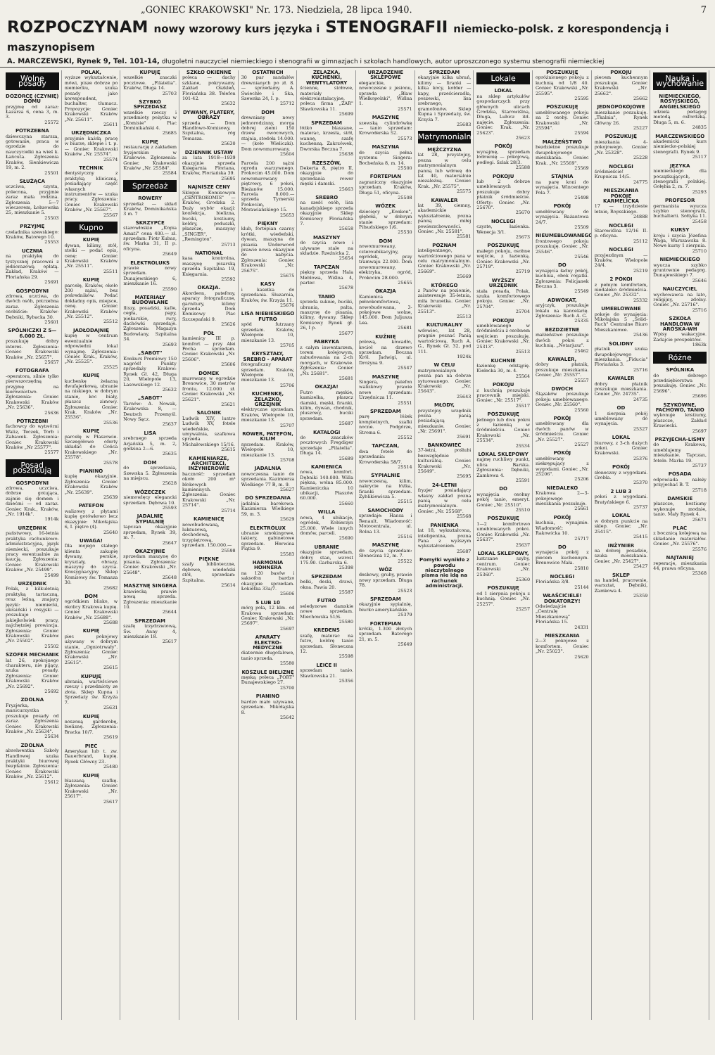„GONIEC KRAKOWSKI" Nr. 173. Niedziela, 28 lipca 1940. 7
ROZPOCZYNAM nowy wzorowy kurs języka i STENOGRAFII niemiecko-polsk. z korespondencją i maszynopisem
A. MARCZEWSKI, Rynek 9, Tel. 101-14, długoletni nauczyciel niemieckiego i stenografii w gimnazjach i szkołach handlowych, autor uproszczonego systemu stenografii niemieckiej
Wolne posady
DOZORCĘ (CZYNIĘ) DOMU
przyjmę od zaraz: Łazarza 6, cena 3, m. 3.
25572
POTRZEBNA
dziewczyna starsza, gotowanie, praca w ogrodzie do nauczycielki na wieś k. Łańcuta. Zgłoszenia Kraków, Sienkiewicza 19, m. 2.
25501
SŁUŻĄCA
uczciwa, czysta, polecona, przyjmie zaraz mała rodzina. Zgłoszenia 5—7 wieczorem, Łobzowska 25, mieszkanie 5.
25503
PRZYJMĘ
czeladnika szewskiego: Kraków, Batorego 10.
25553
UCZNIA
na praktykę do tystycznej pracowni z jednorazową opłatą. Zakład, Kraków — Floriańska 29.
25691
GOSPODYNI
zdrowa, uczciwa, do dwóch osób, potrzebna zaraz. Zgłoszenia osobiście: Kraków-Dębniki, Rybacka 30.
25601
SPÓLNICZKI Z 5—6.000 ZŁ.
poszukuję dobry interes. Zgłoszenia: Goniec Krakowski Kraków „Nr. 25657".
25657
FOTOGRAFA
-operatora, silnie tylko pierwszorzędną przyjmę na kierownictwo. Zgłoszenia: Goniec Krakowski Kraków „Nr. 25636".
25636
POTRZEBNI
fachowcy do wytwórni Waliz, Teczek, Torb i Zabawek. Zgłoszenia: Goniec Krakowski Kraków „Nr 25577".
25577
Posad poszukują
GOSPODYNI
zdrowa, uczciwa, dobrze gotująca, zajmie się domem i dziećmi — od zaraz. Goniec Krak., Kraków, „Nr. 1914k".
1914k
URZĘDNIK
państwowy, 16-letnia praktyka rachunkowo-administracyjna, język niemiecki, poszukuje pracy ewentualnie za kaucją. Zgłoszenia: Goniec Krakowski Kraków „Nr. 25499".
25499
URZĘDNIK
Polak, z kilkuletnią praktyką tartaczną, oraz leśną, znający języki: niemiecki, ukraiński i rosyjski — poszukuje jakiejkolwiek pracy, najchętniej prowincja. Zgłoszenia: Goniec Krakowski Kraków „Nr. 25502".
25502
SZOFER MECHANIK
lat 26, spokojnego charakteru, nie pijący, szuka posady. Zgłoszenia: Goniec Krakowski Kraków „Nr. 25692".
25692
ZDOLNA
Fryzjerka, manicurzystka poszukuje posady od zaraz. Zgłoszenia Goniec Krakowski Kraków „Nr. 25634".
25634
ZDOLNA
absolwentka Szkoły Handlowej szuka praktyki biurowej bezpłatnie. Zgłoszenia: Goniec Krakowski Kraków „Nr. 25612".
25612
POLAK,
wyższe wykształcenie, mówi, pisze dobrze po niemiecku, szuka posady jako korespondent, buchalter, tłumacz. Propozycje: Goniec Krakowski Kraków „Nr. 25611".
25611
URZĘDNICZKA
przyjmie każdą pracę w biurze, sklepie i t. p. — Goniec Krakowski Kraków „Nr. 25574".
25574
TECHNIK
dentystyczny z praktyką kliniczną, posiadający część własnych instrumentów — szuka pracy. Zgłoszenia: Goniec Krakowski Kraków „Nr. 25567".
25567
Kupno
KUPIĘ
dywan, kilimy, stół, stołki — podać opis, cenę: Goniec Krakowski Kraków „Nr. 25511".
25511
KUPIĘ
parcelę, Kraków, około 200 sążni, bez pośredników. Podać dokładny opis, miejsce, cenę. Goniec Krakowski Kraków „Nr. 25512".
25512
JADŁODAJNIĘ
kupię w centrum ewentualnie odpowiedni lokal wynajmę. Zgłoszenia: Goniec Krak., Kraków, „Nr. 25525".
25525
KUPIĘ
kuchenkę żelazną dwufajerkową, ubranie na niskiego, w dobrym stanie, koc biały, płaszcz zimowy. Zgłoszenia: Goniec Krak. Kraków „Nr. 25536".
25536
KUPIĘ
parcelę w Płaszowie. Szczegółowe oferty składać do Gońca Krakowskiego „Nr. 25578".
25578
PIANINO
kupię okazyjnie. Zgłoszenia: Goniec Krakowski Kraków „Nr. 25639".
25639
PATEFON
walizowy z płytami kupię gotówkowo lecz okazyjnie: Mikołajska 6, I. piętro (4).
25640
UWAGA!
Dla mojego stałego klienta zakupię dywany, perskie, kryształy, obrazy, maszyny do szycia. Konsygnacyjny Sklep Komisowy św. Tomasza 30.
25682
DOM
ogródkiem blisko, w okolicy Krakowa kupię. Goniec Krakowski Kraków „Nr. 25688".
25688
KUPIĘ
piec pokojowy używany w dobrym stanie, „Ogniotrwały". Zgłoszenia: Goniec Krakowski „Nr. 25615".
25615
KUPUJĘ
ubrania, wartościowe rzeczy i przedmioty ze złota. Sklep Kupna i Sprzedaży św. Krzyża 7.
25631
KUPIĘ
noszoną garderobę, bieliznę. Zgłoszenia: Bracka 10/7.
25619
PIEC
Amerykan lub t. zw. Dauerbrand, kupię. Rynek Główny 23.
25480
KUPIĘ
blaszaną szafkę. Zgłoszenia: Goniec Krakowski „Nr. 25617".
25617
KUPUJĘ
wszelkie znaczki pocztowe. „Filatelia". Kraków, Długa 14.
25703
SZYBKO SPRZEDASZ
wszelkie rzeczy i przedmioty pożytku w „Komisie" Plac Dominikański 4.
25685
KUPIĘ
restaurację z zakładem fryzjerskim w Krakowie. Zgłoszenia: Goniec Krakowski Kraków „Nr. 25584".
25584
Sprzedaż
ROWERY
sprzedaż — skład Kraków, Dominikańska 3 m. 7
SKRZYPCE
starowłoskie „Kopia Amati" cena 400.— zł. sprzedam: Piotr Kubas, św. Marka 31, II p. oficyna.
25649
ELEKTROLUKS
prawie nowy sprzedam. Dunajewskiego 6, mieszkanie 16.
25590
MATERIAŁY BUDOWLANE
fliszy, posadzki, kafle, cegła, papy, piekarskie, rury, dachówki sprzedaje. Zgłoszenia: Magazyn Budowlany, Szpitalna 34.
25693
„SABOT"
Konkurs Premiowy 150 nagród! Punkty sprzedaży Krakow: Rynek Gł. 42, Długa 20, Wielopole 13, Lasowskiego 12.
25632
„SABOT"
Tarnów: A. Nowak, Krakowska 8, — Deutsch Przemyśl. Nowy Sącz.
25637
LISA
srebrnego sprzeda Arjańska 5, m. 2, godzina 2—6.
25635
DOM
do sprzedania, Szewska 5. Zgłoszenia na miejscu.
25628
WÓZECZEK
niemowlęcy elegancki sprzedam. Dębowa 10.
25593
JADALNIĘ SYPIALNIĘ
tapczan okazyjnie sprzedam, Rynek 39, m. 7.
25647
OKAZYJNIE
sprzedam maszynę do pisania. Zgłoszenia: Goniec Krakowski „Nr. 25648".
25648
MASZYNĘ SINGERA
krawiecką prawie nową sprzeda. Zgłoszenia: mieszkanie 10.
25644
SPRZEDAM
szafę trzydrzwiową, Św. Anny 4, mieszkanie 18.
25617
SZKŁO OKIENNE
poleca — dachy szklane, pokrywamy. Zakład Oszkleń, Floriańska 38. Telefon 101-42.
25632
DYWANY, PLATERY, OBRAZY
sprzeda — Dom Handlowo-Komisowy, Szpitalna, róg Tomasza.
25630
DZIENNIK USTAW
za lata 1918—1939 okazyjnie sprzeda Księgarnia Floriana, Kraków, Floriańska 39.
25695
NAJNISZE CENY
Sklepie Komisowym „CENTROKOMIS" — Kraków, Grodzka 2. Duży wybór okazji: konfekcja, bielizna, buciki, kostiumy, koldry, poduszki, płaszcze, maszyny „SINGER", „Remington".
25713
NATIONAL
kasa kontrolna, maszynę pisarską sprzeda Szpitalna 19, Księgarnia.
25592
OKAZJA.
Akordeon, patefony, aparaty fotograficzne, garnitury, kilimy sprzeda Dom Komisowy Plac Szczepański 9.
25626
POŁ
kamienicy III p. komfort — przy Alei Focha sprzedam. Goniec Krakowski „Nr. 25606".
25606
DOMEK
murowany w ogrodzie Bronowice, 30 metrów frontu, 12.000 zł. Goniec Krakowski „Nr. 25621".
25621
SALONIK
Ludwik XIV, lustro Ludwik XV, fotele wiedeńskie, umywalnia, szafkowa sprzeda Michałowskiego 15/16.
25615
KAMIENIARZE, ARCHITEKCI, INŻYNIEROWIE
baczność: sprzedam około 200 m² blokowych kamiennych. Zgłoszenia: Goniec Krakowski „Nr. 25714".
25714
KAMIENICĘ
nowobudowaną, luksusową, dochodową, trzypiętrową, sprzedam. 150.000.—
25598
PIĘKNE
szafy biblioteczne, dębowe, wiedeński stół, sprzedam: Szpitalna.
25614
OSTATNICH
30 par sandałów drewnianych po zł. 8.— sprzedamy. A. Świechło i Ska, Szewska 24, I. p.
25712
DOM
drewniany nowy jednorodzinny, morga dobrej ziemi 150 drzew owocowych, stajnia, stodoła 14.000.— (koło Wieliczki). Dom nowomurowany.
25604
Parcela 200 sążni ogrodu warzywnego. Prokocim 45.000. Dom nowomurowany piętrowy, 6 pokoi, Bieżanów 15.000. Parcela 8.000.— sprzeda Tymerski Prokocim, Morawiańskiego 15.
25653
PIĘKNY
klub, fortepian czarny krótki, wiedeński, dywan, maszyna do pisania Underwood prawie nowa okazyjnie do nabycia. Zgłoszenia: Goniec Krakowski „Nr. 25675".
25675
KASY
i kasetka do sprzedania. Słuzarnia, Kraków, św. Krzyża 11.
25676
LISA NIEBIESKIEGO FUTRO
spód futrzany sprzedam. Kraków, Wielopole 10, mieszkanie 13.
25705
KRYSZTAŁY, SREBRO - APARAT
fotograficzny sprzedam. Kraków, Wielopole 10, mieszkanie 13.
25706
KUCHENKĘ, ŻELAZKO, GRZEJNIK
elektryczne sprzedam. Kraków, Wielopole 10, mieszkanie 13.
25707
ROWER, PATEFON, KILIM
sprzedam. Kraków, Wielopole 10, mieszkanie 13.
25708
JADALNIA
nowoczesna tanio do sprzedania. Kazimierza Wielkiego 77 B, m. 9.
25627
DO SPRZEDANIA
jadalnia barokowa. Kazimierza Wielkiego 59, m. 3.
25629
ELEKTROLUX
ubranie smokingowe, lakiery, gabinetowe sprzedam. Herwina Piątka 9.
25583
HARMONIA HOHNERA
na 120 basów i saksofon bardzo okazyjnie sprzedam. Łokietka 33a/7.
25606
5 LUB 10
mórg pola, 12 klm. od Krakowa sprzedam. Goniec Krakowski „Nr. 25697".
25697
APARATY ELEKTRO-MEDYCZNE
diatermie długofalowe, tanio sprzeda.
25580
KOSZULE BIELIZNĘ
męską poleca „PORT" Dunajewskiego 27.
25700
PIANINO
bardzo mało używane, sprzedam. Mikołajska 8.
25642
ŻELAZKA, KUCHENKI, WENTYLATORY
ścienne, stołowe, materiały elektroinstalacyjne, poleca firma „ZAR" Sławkowska 11.
25699
SPRZEDAM
łóżko blaszane, materac, krzesła, stół, wannę, szafę kuchenną. Zakrzówek, Dworska Boczna 7.
25638
RZESZÓW,
Dekerta 8, piętro II, okazyjnie do sprzedania rower męski i damski.
25663
SREBRO
na sześć osób, lisa kanadyjskiego sprzeda okazyjnie Sklep Komisowy Floriańska 7.
25658
MASZYNY
do szycia nowe i używane stale na składzie. Rzeźnicka 2.
25654
TAPCZAN
piękny sprzeda Hala Meblowa, Wiślna 4, parter.
25678
TANIO
sprzeda suknie, buciki, ubrania, palta, maszynę do pisania, kilimy, dywany. Sklep Komisowy Rynek gł. 26, I p.
25677
FABRYKA
z całym inwentarzem, torem kolejowym, zabudowania na 2-ch morgach, w Krakowie. Zgłoszenia: Goniec „Nr. 25681".
25681
OKAZJA!
Futro męskie, kamizelka, płaszcz damski, męski, firanki, kilim, dywan, chodnik, pluszowy, buciki sprzedam.
25687
KATALOGI
do znaczków pocztowych Fregdiger sprzedaje „Filatelia". Długa 14.
25689
KAMIENICA
nowa, komfort. Dębniki 140.000. Willa piękna, wolna 85.000. Kamieniczka 10 ubikacji, Płaszów 60.000.
25660
WILLA
nowa, 4 ubikacje, ogródek, Kobierzyn 25.000. Wiele innych domów, parceli.
25690
UBRANIE
okazyjnie sprzedam, dobry stan, wzrost 175.90. Garbarska 6.
25398
SPRZEDAM
belki, deski, drzwi, okna. Pawia 20.
25587
FUTRO
seledynowe damskie nowe sprzedam. Miechowska 51/6.
25580
KREDENS
szafę, materac na futro, koldrę tanio sprzedam. Słoneczna 12.
25598
LEICE II
sprzedam tanio. Sławkowska 21.
25356
URZĄDZENIE SKLEPOWE
eleganckie, nowoczesne z jesionu, sprzeda „Blaw Wielkopolski", Wiślna 1.
25571
MASZYNĘ
szewską cylindrówkę — tanio sprzedam: Krowoderska 52.
25573
MASZYNA
do szycia pełna systemu Singera: Bocheńska 8, m. 14.
25500
FORTEPIAN
zagraniczny okazyjnie sprzedam. Kraków, Długa 51, oficyna.
25508
WÓZEK
dziecięcy „Konkon", głęboki, w dobrym stanie sprzedam: Piłsudskiego 1/6.
25530
DOM
nowomurowany, czteroubikacyjny, ogródek, przy tramwaju 22.000. Dom nowomurowany, elektryka, ogród, Prokocim 28.000.
25655
OKAZJA
Kamienica pełnokomfortowa, nowobudowana, 3-pokojowe wolne, 145.000. Dom Juljusza Lea.
25681
KUŹNIĘ
polową, kowadło, kocioł na drzewo sprzedam. Boczna Król. Jadwigi, ul. Drożyna 9.
25547
MASZYNĘ
Singera, patefon walizkowy prawie nowe sprzedam: Urzędnicza 11.
25551
SPRZEDAM
parę łóżek kompletnych, szafki nocne. Podgórze, Stroma 6.
25552
TAPCZAN,
dwa fotele do sprzedania: Krowoderska 58/7.
25514
SYPIALNIE
nowoczesną, kilim, nakrycie na łóżka, firanki sprzedam. Zyblikiewicza 5.
25515
SAMOCHODY
sprzedaje: Hansa i Renault. Wiadomość: Motocentrala, ul. Rolna 13.
25516
MASZYNĘ
do szycia sprzedam: Słoneczna 12, m. 7.
25522
WÓZ
deskowy, gruby, prawie nowy sprzedam. Długa 78.
25523
SPRZEDAM
okazyjnie sypialnię, biurko amerykańskie.
25379
FORTEPIAN
krótki, 1.300 złotych sprzedam. Batorego 21, m. 5.
25649
SPRZEDAM
okazyjnie kilka ubrań, kilimy — firanki — kilka kocy, kołder — kapy, prześcieradła, poszewki, lisa srebrnego, gramofonów. Sklep Kupna i Sprzedaży, św. Krzyża 7.
25683
Matrymonialne
MĘŻCZYZNA
lat 28, przystojny, pozna w celu matrymonialnym panną lub wdowę do lat 40, materialnie niezależną. Goniec Krak. „Nr. 25575".
25575
KAWALER
lat 39, ciemny, akademickie wykształcenie, pozna panną miłej powierzchowności. Goniec „Nr. 25581".
25581
POZNAM
inteligentnego, wartościowego pana w celu matrymonialnym. Goniec Krakowski „Nr. 25669".
25669
KTÓREGO
z Panów na poziomie, zainteresuje 35-letnia, miła brunetka. Goniec Krakowski „Nr. 25513".
25513
KULTURALNY
wdowiec, lat 28, pragnie poznać Panią wartościową. Ruch A. G., Rynek Gł. 32, pod 111.
1924k
W CELU
matrymonialnym pozna pan na dobrze sytuowanego. Goniec Krakowski „Nr. 25643".
25643
MŁODY,
przystojny urzędnik pozna panią posiadającą mieszkanie. Goniec „Nr. 25691".
25691
BANKOWIEC
37-letni, pośłubi bezwzględnie kulturalną. Goniec Krakowski „Nr. 25649".
25695
24-LETNI
fryzjer posiadający własny zakład pozna panią w celu matrymonialnym. Goniec „Nr. 25568".
25568
PANIENKA
lat 18, wykształcona, inteligentna, pozna Pana z wyższym wykształceniem.
25687
Pomyłki wynikłe z powodu nieczytelnego pisma nie idą na rachunek administracji.
Lokale
LOKAL
na sklep artykułów gospodarczych przy głównych ulicach Grodzka, Starowiślna, Długa, Lubicz itd. najęcie. Zgłoszenia: Goniec Krak. „Nr. 25623".
25623
POKÓJ
wynajmę, sprzedam lodownię — pokojową, podłogi. Szlak 28/3.
25588
POKOJU
lub 2 dobrze umeblowanych poszukuje dobry płatnik śródmieście. Oferty: Goniec „Nr. 25670".
25670
NOCLEGI
czyste, łazienka. Wenecja 3/1.
25673
POSZUKUJĘ
małego pokoju, osobne wejście, z łazienką. Goniec Krakowski „Nr. 25719".
25719
WYŻSZY URZĘDNIK
stała posada, Polak, szuka komfortowego pokoju. Goniec „Nr. 25704".
25704
POKOJU
umeblowanego w śródmieściu z osobnem wejściem poszukuję. Goniec Krakowski „Nr. 25313".
25513
KUCHNIE
łazienkę odstąpię. Kielecka 30, m. 4.
25564
POKOJU
z kuchnią poszukuje pracownik miejski. Goniec „Nr. 25517".
25517
POSZUKUJĘ
jednego lub dwu pokoi z łazienką w śródmieściu. Goniec Krakowski „Nr. 25534".
25534
LOKAL SKLEPOWY
najmę ruchliwy punkt, ulica Barska. Zgłoszenia: Dębniki, Zamkowa 4.
25591
DO
wynajęcia osobny pokój tanio, emeryt. Goniec „Nr. 25510".
25510
POSZUKUJĘ
1—2 komfortowo umeblowanych pokoi. Goniec Krakowski „Nr. 25637".
25637
LOKAL SKLEPOWY,
lustrzane szyby, centrum. Goniec Krakowski „Nr. 25360".
25360
POSZUKUJĘ
od 1 sierpnia pokoju z kuchnią. Goniec „Nr. 25257".
25257
POSZUKUJĘ
opróżnionego pokoju z kuchnią od 1/8 40. Goniec Krakowski „Nr. 25595".
25595
POSZUKUJĘ
umeblowanego pokoju na 2 osoby. Goniec Krakowski „Nr. 25594".
25594
MAŁŻEŃSTWO
bezdzietne poszukuje dwupokojowego mieszkania. Goniec Krak. „Nr. 25569".
25569
STAJNIA
na parę koni do wynajęcia. Wincentego Pola 7.
25498
POKÓJ
umeblowany do wynajęcia. Bażantowa 24/7.
25509
NIEUMEBLOWANEGO
frontowego pokoju poszukuję. Goniec „Nr. 25546".
25546
DO
wynajęcia ładny pokój, kuchnia, obok rogatki. Zgłoszenia: Felicjanek Boczna 3.
25549
ADWOKAT,
aryjczyk, poszukuje lokalu na kancelarię. Zgłoszenia: Ruch A. G.
25335
BEZDZIETNE
małżeństwo poszukuje dwóch pokoi z kuchnią. „Notarjusz".
25462
KAWALER,
dobry płatnik, poszukuje mieszkania. Goniec „Nr. 25557".
25557
DWOCH
Ślązaków poszukuje pokoju umeblowanego. Goniec „Nr. 25560".
25560
POKÓJ
umeblowany dla dwóch panów w śródmieściu. Goniec „Nr. 25527".
25527
POKÓJ
umeblowany niekrępujący z wygodami. Goniec „Nr. 25206".
25206
NIEDALEKO
Krakowa 2—3-pokojowego mieszkania poszukuje.
25661
POKÓJ
kuchnia, wynajmie. Wiadomość: Rakowicka 10.
25717
DO
wynajęcia pokój z piecem kuchennym. Brenowice Mała.
25810
NOCLEGI
Floriańska 3/8.
25144
WŁAŚCICIELE! DOKATORZY!
Odwiedzajcie „Centralę Mieszkaniową" Floriańska 15.
24331
MIESZKANIA
2—3 pokojowe z komfortem. Goniec „Nr. 25023".
25620
POKOJU
piecem kuchennym poszukuje. Goniec Krakowski „Nr. 25662".
25662
JEDNOPOKOJOWE
mieszkanie poszukuję. „Tkalnia", Rynek Główny 26.
25227
POSZUKUJĘ
mieszkania 4-pokojowego. Goniec „Nr. 25328".
25228
NOCLEGI
śródmieście! Krupnicza 14/5.
24775
MIESZKANIA POKOJE KARMELICKA
17 — trzydzieste letnie, Ropsskiego.
24888
NOCLEGI
Starowiślna 12/16 II. p. oficyna.
25112
NOCLEGI
przyjezdnym — Kraków, Wielopole 24/4.
25219
2 POKOI
z pełnym komfortem, niedaleko śródmieścia. Goniec „Nr. 25332".
25332
UMEBLOWANE
pokoje do wynajęcia: Mikołajska 5 „Solid-Ruch" Centralne Biuro Mieszkaniowe.
25436
SOLIDNY
płatnik szuka dwupokojowego mieszkania. „Fiducia" Floriańska 3.
25716
KAWALER
dobry płatnik poszukuje mieszkania. Goniec „Nr. 24735".
24735
OD
1 sierpnia pokój umeblowany do wynajęcia.
25327
LOKAL
biurowy, z 3-ch dużych pokoi. Goniec Krakowski.
25376
POKÓJ
słoneczny z wygodami. Grobla.
25370
2 LUB 3
pokoi z wygodami. Bratyńskiego 6.
25737
LOKAL
w dobrym punkcie na sklep. Goniec „Nr. 25415".
25415
INŻYNIER
na dobrej posadzie, szuka mieszkania. Goniec „Nr. 25427".
25427
SKLEP
na handel, pracownie, warsztat, Dębniki, Zamkowa 4.
25359
Nauka i wychowanie
NIEMIECKIEGO, ROSYJSKIEGO, ANGIELSKIEGO
udziela pedagog metodą oxfordzką. Długa 5, m. 6.
24835
MARCZEWSKIEGO
akademicki kurs niemiecko-polskiej stenografii. Rynek 9.
25117
JĘZYKA
niemieckiego dla początkujących, stenografii polskiej. Gołębia 2, m. 7.
25293
PROFESOR
germanista wyucza szybko stenografii, buchalterii. Sołtyka 11.
25458
KURSY
kroju i szycia Józefina Waga, Warszawska 8. Nowe kursy 1 sierpnia.
25710
NIEMIECKIEGO
wyucza szybko gruntownie pedagog. Dunajewskiego 7.
25646
NAUCZYCIEL
wychowawca na lato, religijny, zdolny. Goniec „Nr. 25716".
25716
SZKOŁA HANDLOWA W AROSKA-WH
Wpisy wakacyjne. Zadajcie prospektów.
1863k
Różne
SPÓLNIKA
do dobrego przedsiębiorstwa poszukuję. Goniec „Nr. 25696".
25696
SZYKOWNE, FACHOWO, TANIO
wykonuje kostiumy, płaszcze, Zakład Krawiecki.
25697
PRZYJECHA-LISMY
do Krakowa, umeblujemy mieszkanie. Tapczan, fotele. Marka 19.
25737
POSADA
odpowiada należy przyjechać B. T.
25718
DAMSKIE
płaszcze, kostiumy wykonuje modnie, tanio. Mały Rynek 4.
25671
PLAC
z bocznicą kolejową na składanie materiałów. Goniec „Nr. 25576".
25576
NAJTANIEJ
reperacje, mieszkania 44, prawa oficyna.
25368